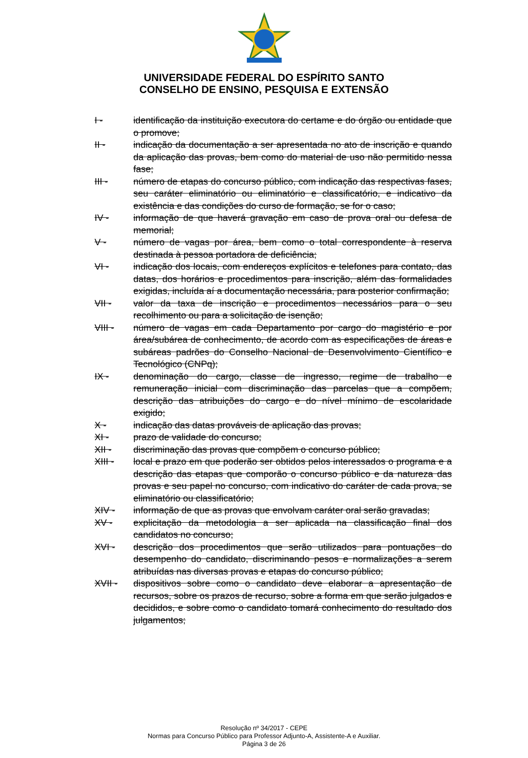UNIVERSIDADE FEDERAL DO ESPÍRITO SANTO
CONSELHO DE ENSINO, PESQUISA E EXTENSÃO
I - identificação da instituição executora do certame e do órgão ou entidade que o promove;
II - indicação da documentação a ser apresentada no ato de inscrição e quando da aplicação das provas, bem como do material de uso não permitido nessa fase;
III - número de etapas do concurso público, com indicação das respectivas fases, seu caráter eliminatório ou eliminatório e classificatório, e indicativo da existência e das condições do curso de formação, se for o caso;
IV - informação de que haverá gravação em caso de prova oral ou defesa de memorial;
V - número de vagas por área, bem como o total correspondente à reserva destinada à pessoa portadora de deficiência;
VI - indicação dos locais, com endereços explícitos e telefones para contato, das datas, dos horários e procedimentos para inscrição, além das formalidades exigidas, incluída aí a documentação necessária, para posterior confirmação;
VII - valor da taxa de inscrição e procedimentos necessários para o seu recolhimento ou para a solicitação de isenção;
VIII - número de vagas em cada Departamento por cargo do magistério e por área/subárea de conhecimento, de acordo com as especificações de áreas e subáreas padrões do Conselho Nacional de Desenvolvimento Científico e Tecnológico (CNPq);
IX - denominação do cargo, classe de ingresso, regime de trabalho e remuneração inicial com discriminação das parcelas que a compõem, descrição das atribuições do cargo e do nível mínimo de escolaridade exigido;
X - indicação das datas prováveis de aplicação das provas;
XI - prazo de validade do concurso;
XII - discriminação das provas que compõem o concurso público;
XIII - local e prazo em que poderão ser obtidos pelos interessados o programa e a descrição das etapas que comporão o concurso público e da natureza das provas e seu papel no concurso, com indicativo do caráter de cada prova, se eliminatório ou classificatório;
XIV - informação de que as provas que envolvam caráter oral serão gravadas;
XV - explicitação da metodologia a ser aplicada na classificação final dos candidatos no concurso;
XVI - descrição dos procedimentos que serão utilizados para pontuações do desempenho do candidato, discriminando pesos e normalizações a serem atribuídas nas diversas provas e etapas do concurso público;
XVII - dispositivos sobre como o candidato deve elaborar a apresentação de recursos, sobre os prazos de recurso, sobre a forma em que serão julgados e decididos, e sobre como o candidato tomará conhecimento do resultado dos julgamentos;
Resolução nº 34/2017 - CEPE
Normas para Concurso Público para Professor Adjunto-A, Assistente-A e Auxiliar.
Página 3 de 26